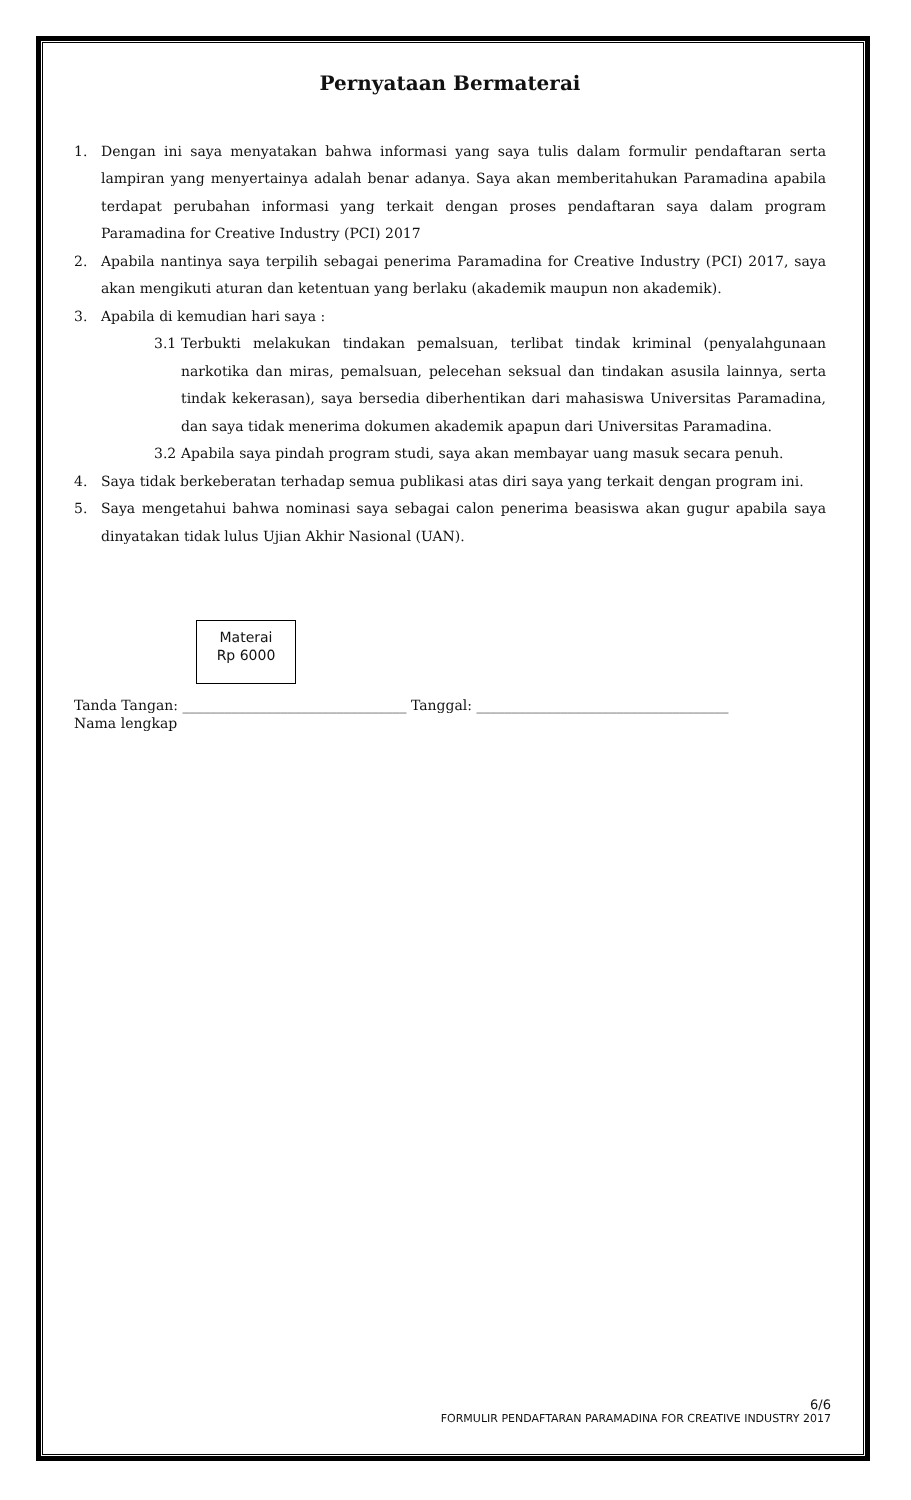Pernyataan Bermaterai
1. Dengan ini saya menyatakan bahwa informasi yang saya tulis dalam formulir pendaftaran serta lampiran yang menyertainya adalah benar adanya. Saya akan memberitahukan Paramadina apabila terdapat perubahan informasi yang terkait dengan proses pendaftaran saya dalam program Paramadina for Creative Industry (PCI) 2017
2. Apabila nantinya saya terpilih sebagai penerima Paramadina for Creative Industry (PCI) 2017, saya akan mengikuti aturan dan ketentuan yang berlaku (akademik maupun non akademik).
3. Apabila di kemudian hari saya :
3.1 Terbukti melakukan tindakan pemalsuan, terlibat tindak kriminal (penyalahgunaan narkotika dan miras, pemalsuan, pelecehan seksual dan tindakan asusila lainnya, serta tindak kekerasan), saya bersedia diberhentikan dari mahasiswa Universitas Paramadina, dan saya tidak menerima dokumen akademik apapun dari Universitas Paramadina.
3.2 Apabila saya pindah program studi, saya akan membayar uang masuk secara penuh.
4. Saya tidak berkeberatan terhadap semua publikasi atas diri saya yang terkait dengan program ini.
5. Saya mengetahui bahwa nominasi saya sebagai calon penerima beasiswa akan gugur apabila saya dinyatakan tidak lulus Ujian Akhir Nasional (UAN).
Materai
Rp 6000
Tanda Tangan: ________________________________ Tanggal: ____________________________________
Nama lengkap
6/6
FORMULIR PENDAFTARAN PARAMADINA FOR CREATIVE INDUSTRY 2017